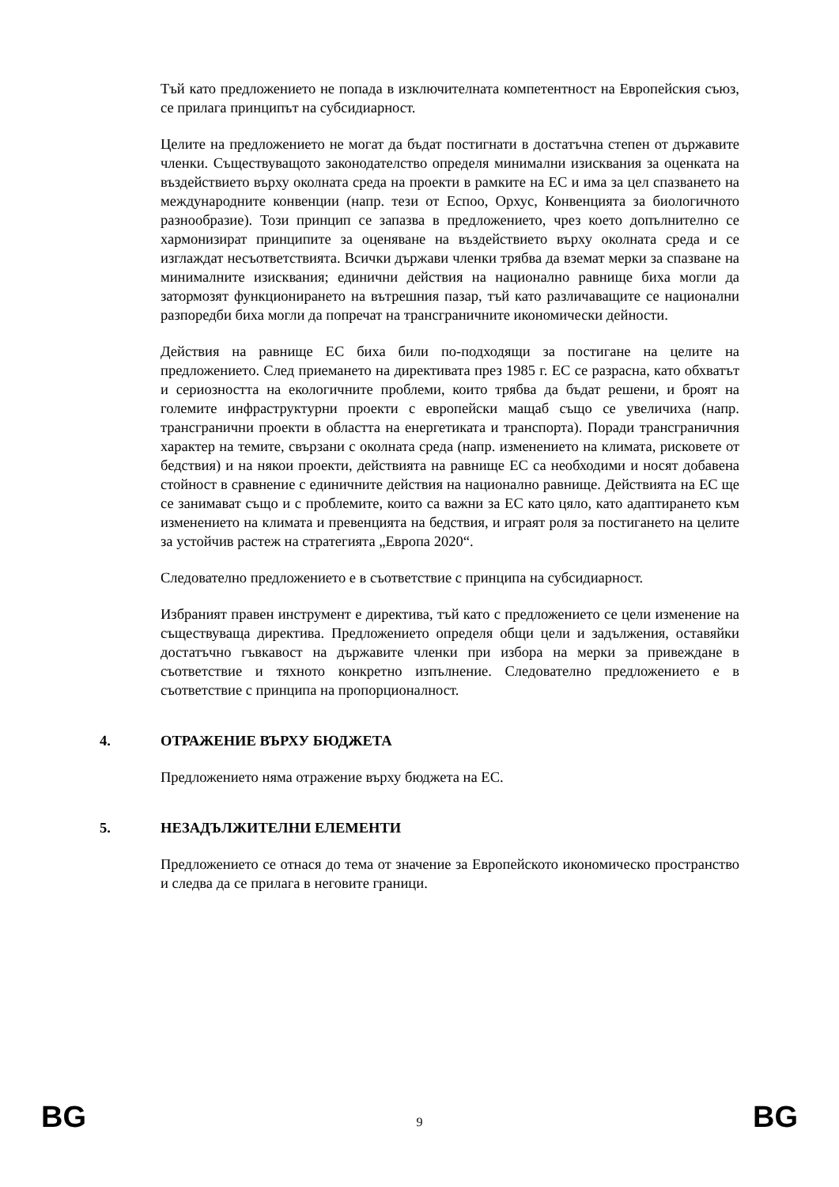Тъй като предложението не попада в изключителната компетентност на Европейския съюз, се прилага принципът на субсидиарност.
Целите на предложението не могат да бъдат постигнати в достатъчна степен от държавите членки. Съществуващото законодателство определя минимални изисквания за оценката на въздействието върху околната среда на проекти в рамките на ЕС и има за цел спазването на международните конвенции (напр. тези от Еспоо, Орхус, Конвенцията за биологичното разнообразие). Този принцип се запазва в предложението, чрез което допълнително се хармонизират принципите за оценяване на въздействието върху околната среда и се изглаждат несъответствията. Всички държави членки трябва да вземат мерки за спазване на минималните изисквания; единични действия на национално равнище биха могли да затормозят функционирането на вътрешния пазар, тъй като различаващите се национални разпоредби биха могли да попречат на трансграничните икономически дейности.
Действия на равнище ЕС биха били по-подходящи за постигане на целите на предложението. След приемането на директивата през 1985 г. ЕС се разрасна, като обхватът и сериозността на екологичните проблеми, които трябва да бъдат решени, и броят на големите инфраструктурни проекти с европейски мащаб също се увеличиха (напр. трансгранични проекти в областта на енергетиката и транспорта). Поради трансграничния характер на темите, свързани с околната среда (напр. изменението на климата, рисковете от бедствия) и на някои проекти, действията на равнище ЕС са необходими и носят добавена стойност в сравнение с единичните действия на национално равнище. Действията на ЕС ще се занимават също и с проблемите, които са важни за ЕС като цяло, като адаптирането към изменението на климата и превенцията на бедствия, и играят роля за постигането на целите за устойчив растеж на стратегията „Европа 2020“.
Следователно предложението е в съответствие с принципа на субсидиарност.
Избраният правен инструмент е директива, тъй като с предложението се цели изменение на съществуваща директива. Предложението определя общи цели и задължения, оставяйки достатъчно гъвкавост на държавите членки при избора на мерки за привеждане в съответствие и тяхното конкретно изпълнение. Следователно предложението е в съответствие с принципа на пропорционалност.
4. ОТРАЖЕНИЕ ВЪРХУ БЮДЖЕТА
Предложението няма отражение върху бюджета на ЕС.
5. НЕЗАДЪЛЖИТЕЛНИ ЕЛЕМЕНТИ
Предложението се отнася до тема от значение за Европейското икономическо пространство и следва да се прилага в неговите граници.
BG 9 BG